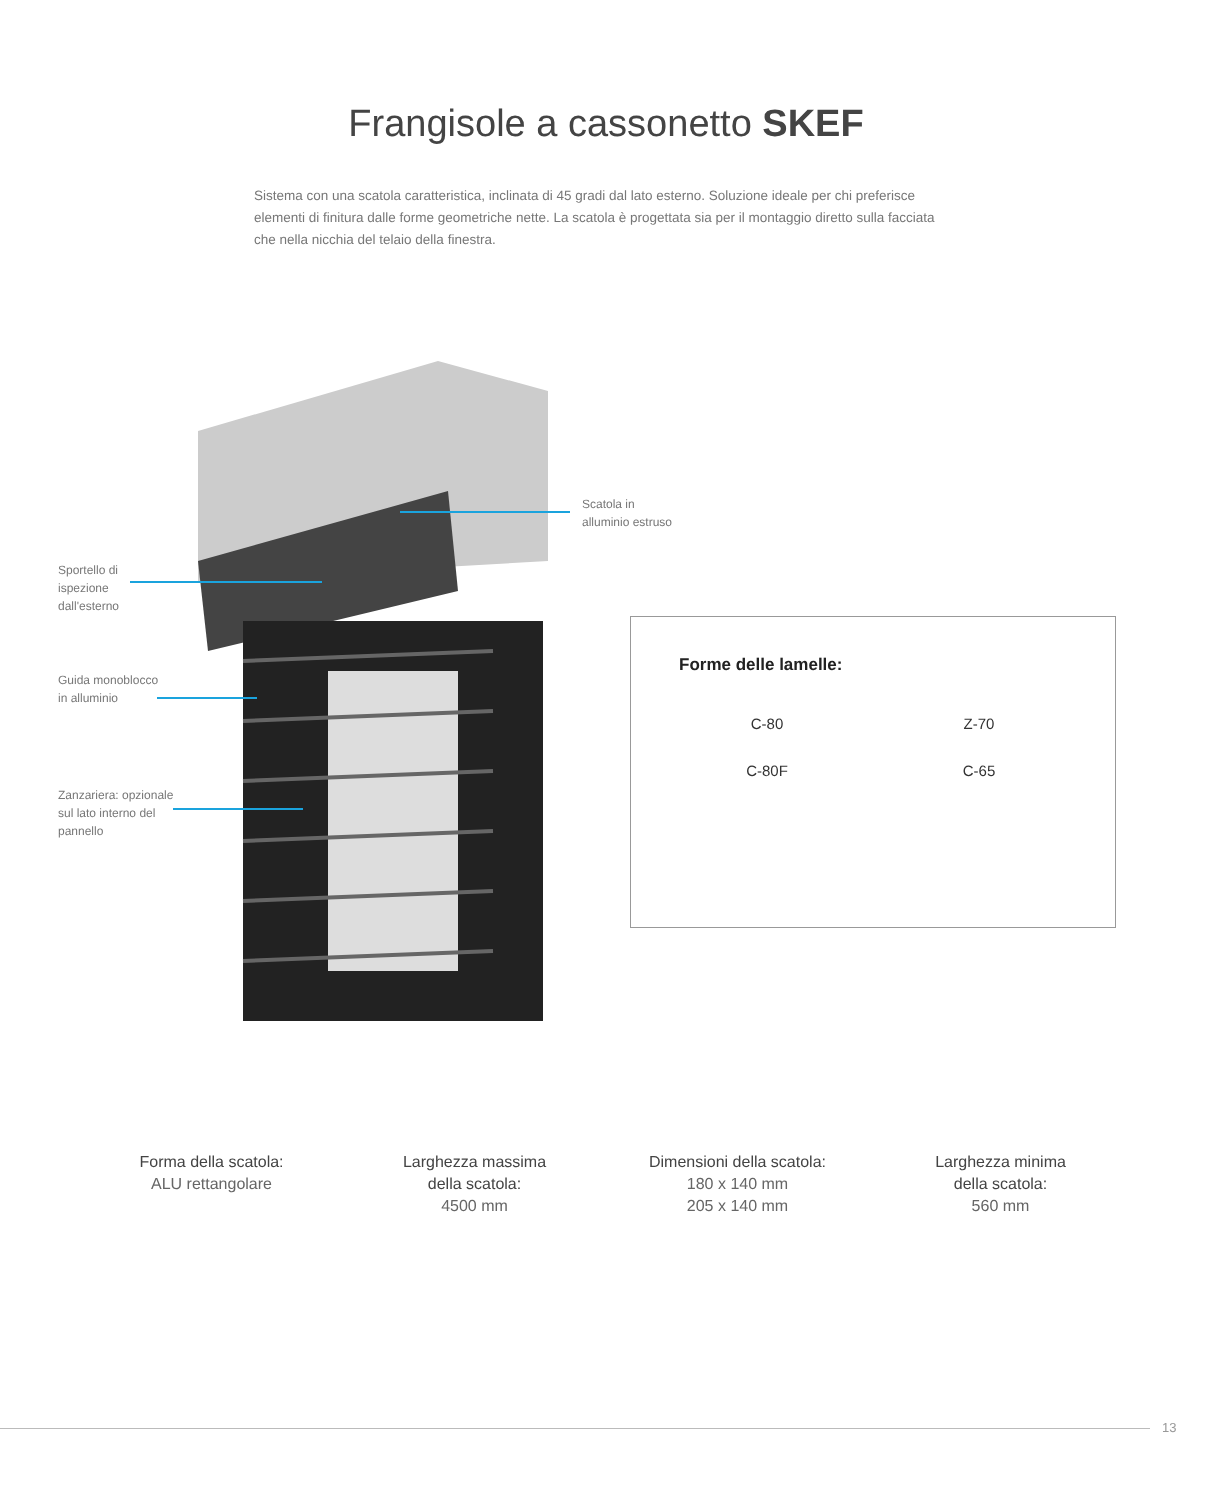Frangisole a cassonetto SKEF
Sistema con una scatola caratteristica, inclinata di 45 gradi dal lato esterno. Soluzione ideale per chi preferisce elementi di finitura dalle forme geometriche nette. La scatola è progettata sia per il montaggio diretto sulla facciata che nella nicchia del telaio della finestra.
Scatola in
alluminio estruso
Sportello di
ispezione
dall'esterno
Guida monoblocco
in alluminio
Zanzariera: opzionale
sul lato interno del
pannello
Forme delle lamelle:
C-80
Z-70
C-80F
C-65
Forma della scatola:
ALU rettangolare
Larghezza massima
della scatola:
4500 mm
Dimensioni della scatola:
180 x 140 mm
205 x 140 mm
Larghezza minima
della scatola:
560 mm
13